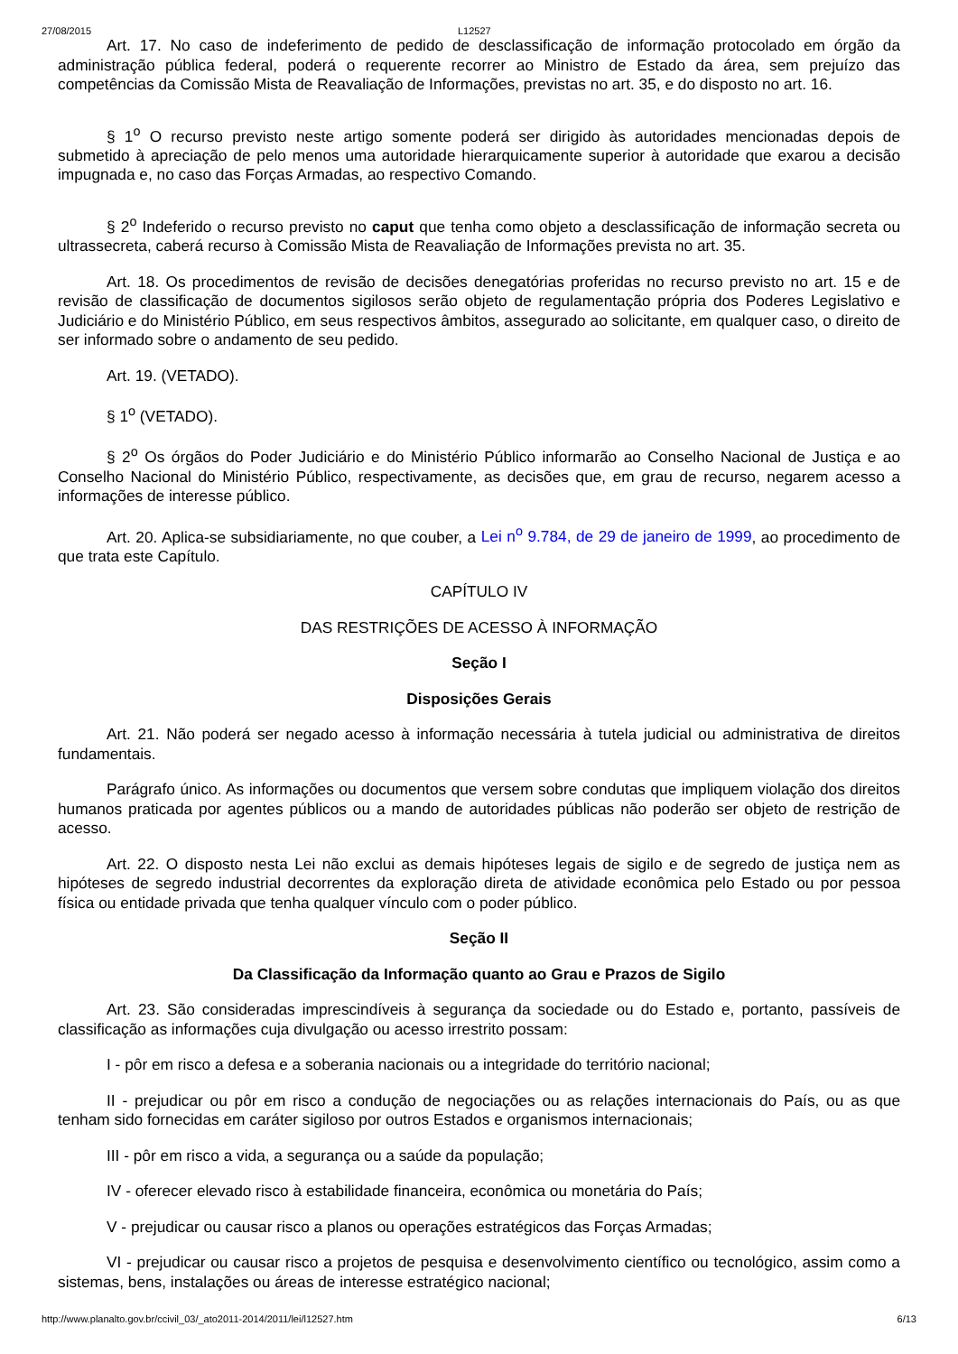27/08/2015 L12527
Art. 17. No caso de indeferimento de pedido de desclassificação de informação protocolado em órgão da administração pública federal, poderá o requerente recorrer ao Ministro de Estado da área, sem prejuízo das competências da Comissão Mista de Reavaliação de Informações, previstas no art. 35, e do disposto no art. 16.
§ 1<sup>o</sup> O recurso previsto neste artigo somente poderá ser dirigido às autoridades mencionadas depois de submetido à apreciação de pelo menos uma autoridade hierarquicamente superior à autoridade que exarou a decisão impugnada e, no caso das Forças Armadas, ao respectivo Comando.
§ 2<sup>o</sup> Indeferido o recurso previsto no caput que tenha como objeto a desclassificação de informação secreta ou ultrassecreta, caberá recurso à Comissão Mista de Reavaliação de Informações prevista no art. 35.
Art. 18. Os procedimentos de revisão de decisões denegatórias proferidas no recurso previsto no art. 15 e de revisão de classificação de documentos sigilosos serão objeto de regulamentação própria dos Poderes Legislativo e Judiciário e do Ministério Público, em seus respectivos âmbitos, assegurado ao solicitante, em qualquer caso, o direito de ser informado sobre o andamento de seu pedido.
Art. 19. (VETADO).
§ 1<sup>o</sup> (VETADO).
§ 2<sup>o</sup> Os órgãos do Poder Judiciário e do Ministério Público informarão ao Conselho Nacional de Justiça e ao Conselho Nacional do Ministério Público, respectivamente, as decisões que, em grau de recurso, negarem acesso a informações de interesse público.
Art. 20. Aplica-se subsidiariamente, no que couber, a Lei n<sup>o</sup> 9.784, de 29 de janeiro de 1999, ao procedimento de que trata este Capítulo.
CAPÍTULO IV
DAS RESTRIÇÕES DE ACESSO À INFORMAÇÃO
Seção I
Disposições Gerais
Art. 21. Não poderá ser negado acesso à informação necessária à tutela judicial ou administrativa de direitos fundamentais.
Parágrafo único. As informações ou documentos que versem sobre condutas que impliquem violação dos direitos humanos praticada por agentes públicos ou a mando de autoridades públicas não poderão ser objeto de restrição de acesso.
Art. 22. O disposto nesta Lei não exclui as demais hipóteses legais de sigilo e de segredo de justiça nem as hipóteses de segredo industrial decorrentes da exploração direta de atividade econômica pelo Estado ou por pessoa física ou entidade privada que tenha qualquer vínculo com o poder público.
Seção II
Da Classificação da Informação quanto ao Grau e Prazos de Sigilo
Art. 23. São consideradas imprescindíveis à segurança da sociedade ou do Estado e, portanto, passíveis de classificação as informações cuja divulgação ou acesso irrestrito possam:
I - pôr em risco a defesa e a soberania nacionais ou a integridade do território nacional;
II - prejudicar ou pôr em risco a condução de negociações ou as relações internacionais do País, ou as que tenham sido fornecidas em caráter sigiloso por outros Estados e organismos internacionais;
III - pôr em risco a vida, a segurança ou a saúde da população;
IV - oferecer elevado risco à estabilidade financeira, econômica ou monetária do País;
V - prejudicar ou causar risco a planos ou operações estratégicos das Forças Armadas;
VI - prejudicar ou causar risco a projetos de pesquisa e desenvolvimento científico ou tecnológico, assim como a sistemas, bens, instalações ou áreas de interesse estratégico nacional;
http://www.planalto.gov.br/ccivil_03/_ato2011-2014/2011/lei/l12527.htm 6/13